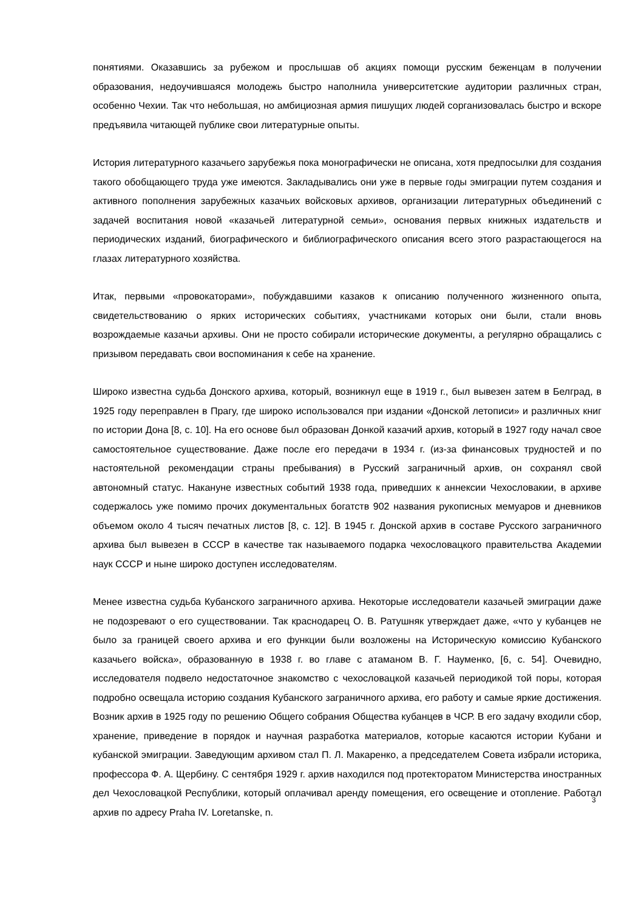понятиями. Оказавшись за рубежом и прослышав об акциях помощи русским беженцам в получении образования, недоучившаяся молодежь быстро наполнила университетские аудитории различных стран, особенно Чехии. Так что небольшая, но амбициозная армия пишущих людей сорганизовалась быстро и вскоре предъявила читающей публике свои литературные опыты.
История литературного казачьего зарубежья пока монографически не описана, хотя предпосылки для создания такого обобщающего труда уже имеются. Закладывались они уже в первые годы эмиграции путем создания и активного пополнения зарубежных казачьих войсковых архивов, организации литературных объединений с задачей воспитания новой «казачьей литературной семьи», основания первых книжных издательств и периодических изданий, биографического и библиографического описания всего этого разрастающегося на глазах литературного хозяйства.
Итак, первыми «провокаторами», побуждавшими казаков к описанию полученного жизненного опыта, свидетельствованию о ярких исторических событиях, участниками которых они были, стали вновь возрождаемые казачьи архивы. Они не просто собирали исторические документы, а регулярно обращались с призывом передавать свои воспоминания к себе на хранение.
Широко известна судьба Донского архива, который, возникнул еще в 1919 г., был вывезен затем в Белград, в 1925 году переправлен в Прагу, где широко использовался при издании «Донской летописи» и различных книг по истории Дона [8, с. 10]. На его основе был образован Донкой казачий архив, который в 1927 году начал свое самостоятельное существование. Даже после его передачи в 1934 г. (из-за финансовых трудностей и по настоятельной рекомендации страны пребывания) в Русский заграничный архив, он сохранял свой автономный статус. Накануне известных событий 1938 года, приведших к аннексии Чехословакии, в архиве содержалось уже помимо прочих документальных богатств 902 названия рукописных мемуаров и дневников объемом около 4 тысяч печатных листов [8, с. 12]. В 1945 г. Донской архив в составе Русского заграничного архива был вывезен в СССР в качестве так называемого подарка чехословацкого правительства Академии наук СССР и ныне широко доступен исследователям.
Менее известна судьба Кубанского заграничного архива. Некоторые исследователи казачьей эмиграции даже не подозревают о его существовании. Так краснодарец О. В. Ратушняк утверждает даже, «что у кубанцев не было за границей своего архива и его функции были возложены на Историческую комиссию Кубанского казачьего войска», образованную в 1938 г. во главе с атаманом В. Г. Науменко, [6, с. 54]. Очевидно, исследователя подвело недостаточное знакомство с чехословацкой казачьей периодикой той поры, которая подробно освещала историю создания Кубанского заграничного архива, его работу и самые яркие достижения. Возник архив в 1925 году по решению Общего собрания Общества кубанцев в ЧСР. В его задачу входили сбор, хранение, приведение в порядок и научная разработка материалов, которые касаются истории Кубани и кубанской эмиграции. Заведующим архивом стал П. Л. Макаренко, а председателем Совета избрали историка, профессора Ф. А. Щербину. С сентября 1929 г. архив находился под протекторатом Министерства иностранных дел Чехословацкой Республики, который оплачивал аренду помещения, его освещение и отопление. Работал архив по адресу Praha IV. Loretanske, n.
3